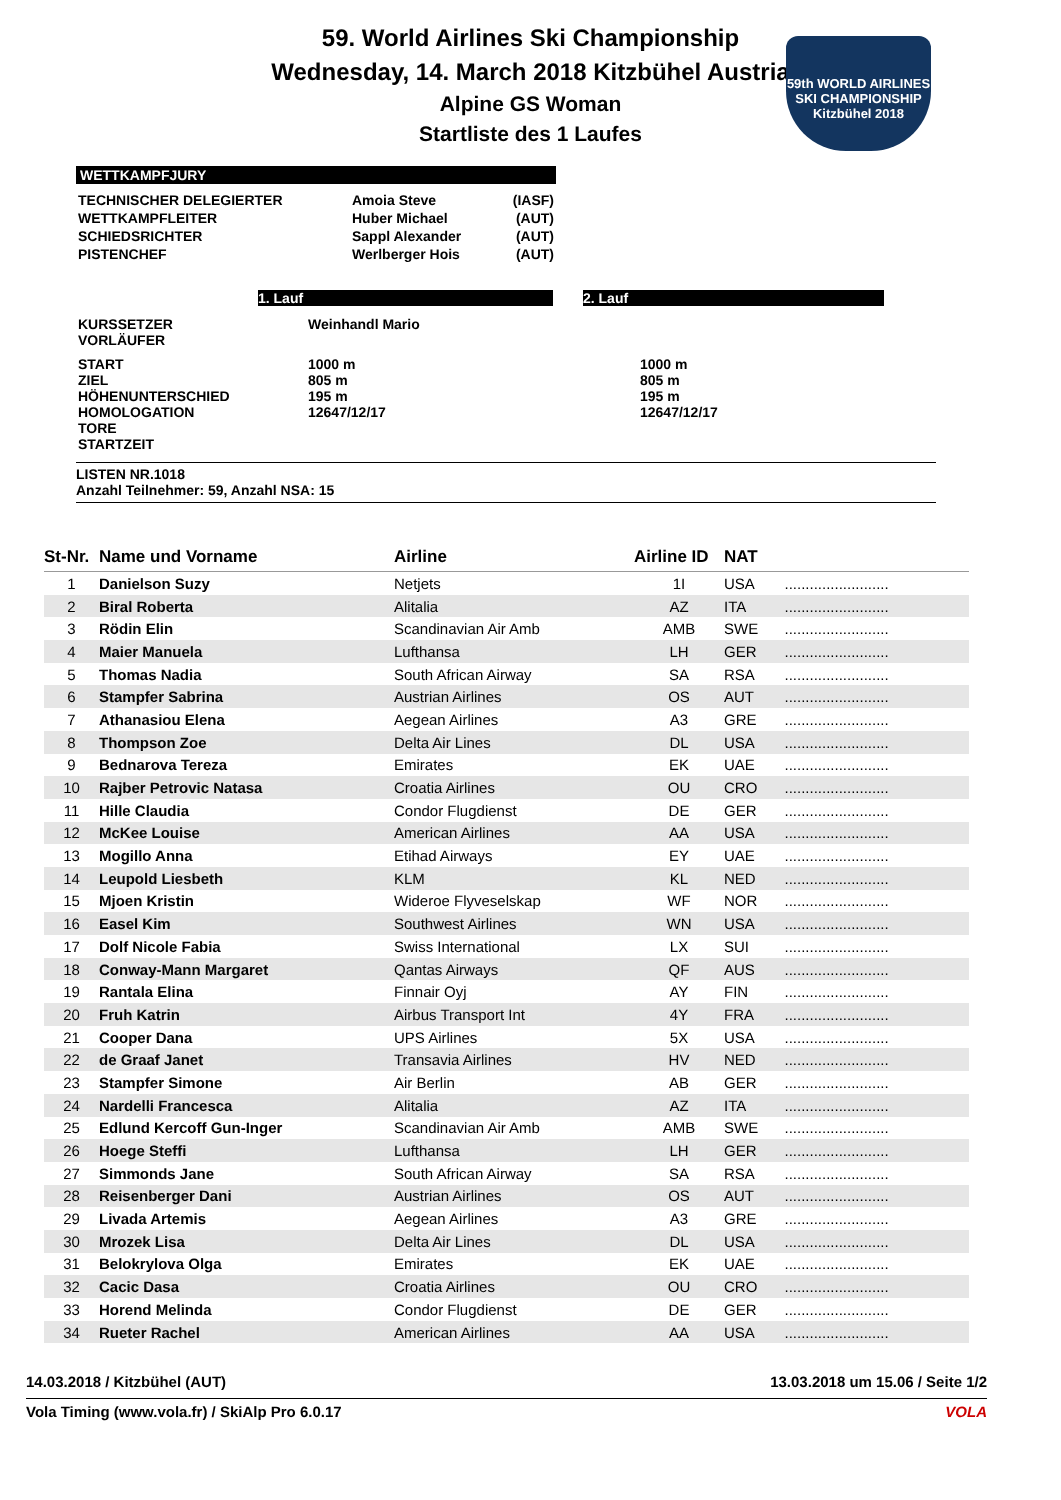59. World Airlines Ski Championship
Wednesday, 14. March 2018 Kitzbühel Austria
Alpine GS Woman
Startliste des 1 Laufes
59th WORLD AIRLINES SKI CHAMPIONSHIP Kitzbühel 2018
WETTKAMPFJURY
| TECHNISCHER DELEGIERTER | Amoia Steve | (IASF) |
| WETTKAMPFLEITER | Huber Michael | (AUT) |
| SCHIEDSRICHTER | Sappl Alexander | (AUT) |
| PISTENCHEF | Werlberger Hois | (AUT) |
| | 1. Lauf | | 2. Lauf |
| KURSSETZER VORLÄUFER | Weinhandl Mario | |
| START ZIEL HÖHENUNTERSCHIED HOMOLOGATION TORE STARTZEIT | 1000 m 805 m 195 m 12647/12/17 | 1000 m 805 m 195 m 12647/12/17 |
LISTEN NR.1018
Anzahl Teilnehmer: 59, Anzahl NSA: 15
| St-Nr. | Name und Vorname | Airline | Airline ID | NAT | |
| --- | --- | --- | --- | --- | --- |
| 1 | Danielson Suzy | Netjets | 1I | USA | ......................... |
| 2 | Biral Roberta | Alitalia | AZ | ITA | ......................... |
| 3 | Rödin Elin | Scandinavian Air Amb | AMB | SWE | ......................... |
| 4 | Maier Manuela | Lufthansa | LH | GER | ......................... |
| 5 | Thomas Nadia | South African Airway | SA | RSA | ......................... |
| 6 | Stampfer Sabrina | Austrian Airlines | OS | AUT | ......................... |
| 7 | Athanasiou Elena | Aegean Airlines | A3 | GRE | ......................... |
| 8 | Thompson Zoe | Delta Air Lines | DL | USA | ......................... |
| 9 | Bednarova Tereza | Emirates | EK | UAE | ......................... |
| 10 | Rajber Petrovic Natasa | Croatia Airlines | OU | CRO | ......................... |
| 11 | Hille Claudia | Condor Flugdienst | DE | GER | ......................... |
| 12 | McKee Louise | American Airlines | AA | USA | ......................... |
| 13 | Mogillo Anna | Etihad Airways | EY | UAE | ......................... |
| 14 | Leupold Liesbeth | KLM | KL | NED | ......................... |
| 15 | Mjoen Kristin | Wideroe Flyveselskap | WF | NOR | ......................... |
| 16 | Easel Kim | Southwest Airlines | WN | USA | ......................... |
| 17 | Dolf Nicole Fabia | Swiss International | LX | SUI | ......................... |
| 18 | Conway-Mann Margaret | Qantas Airways | QF | AUS | ......................... |
| 19 | Rantala Elina | Finnair Oyj | AY | FIN | ......................... |
| 20 | Fruh Katrin | Airbus Transport Int | 4Y | FRA | ......................... |
| 21 | Cooper Dana | UPS Airlines | 5X | USA | ......................... |
| 22 | de Graaf Janet | Transavia Airlines | HV | NED | ......................... |
| 23 | Stampfer Simone | Air Berlin | AB | GER | ......................... |
| 24 | Nardelli Francesca | Alitalia | AZ | ITA | ......................... |
| 25 | Edlund Kercoff Gun-Inger | Scandinavian Air Amb | AMB | SWE | ......................... |
| 26 | Hoege Steffi | Lufthansa | LH | GER | ......................... |
| 27 | Simmonds Jane | South African Airway | SA | RSA | ......................... |
| 28 | Reisenberger Dani | Austrian Airlines | OS | AUT | ......................... |
| 29 | Livada Artemis | Aegean Airlines | A3 | GRE | ......................... |
| 30 | Mrozek Lisa | Delta Air Lines | DL | USA | ......................... |
| 31 | Belokrylova Olga | Emirates | EK | UAE | ......................... |
| 32 | Cacic Dasa | Croatia Airlines | OU | CRO | ......................... |
| 33 | Horend Melinda | Condor Flugdienst | DE | GER | ......................... |
| 34 | Rueter Rachel | American Airlines | AA | USA | ......................... |
14.03.2018 / Kitzbühel (AUT) 13.03.2018 um 15.06 / Seite 1/2
Vola Timing (www.vola.fr) / SkiAlp Pro 6.0.17 VOLA